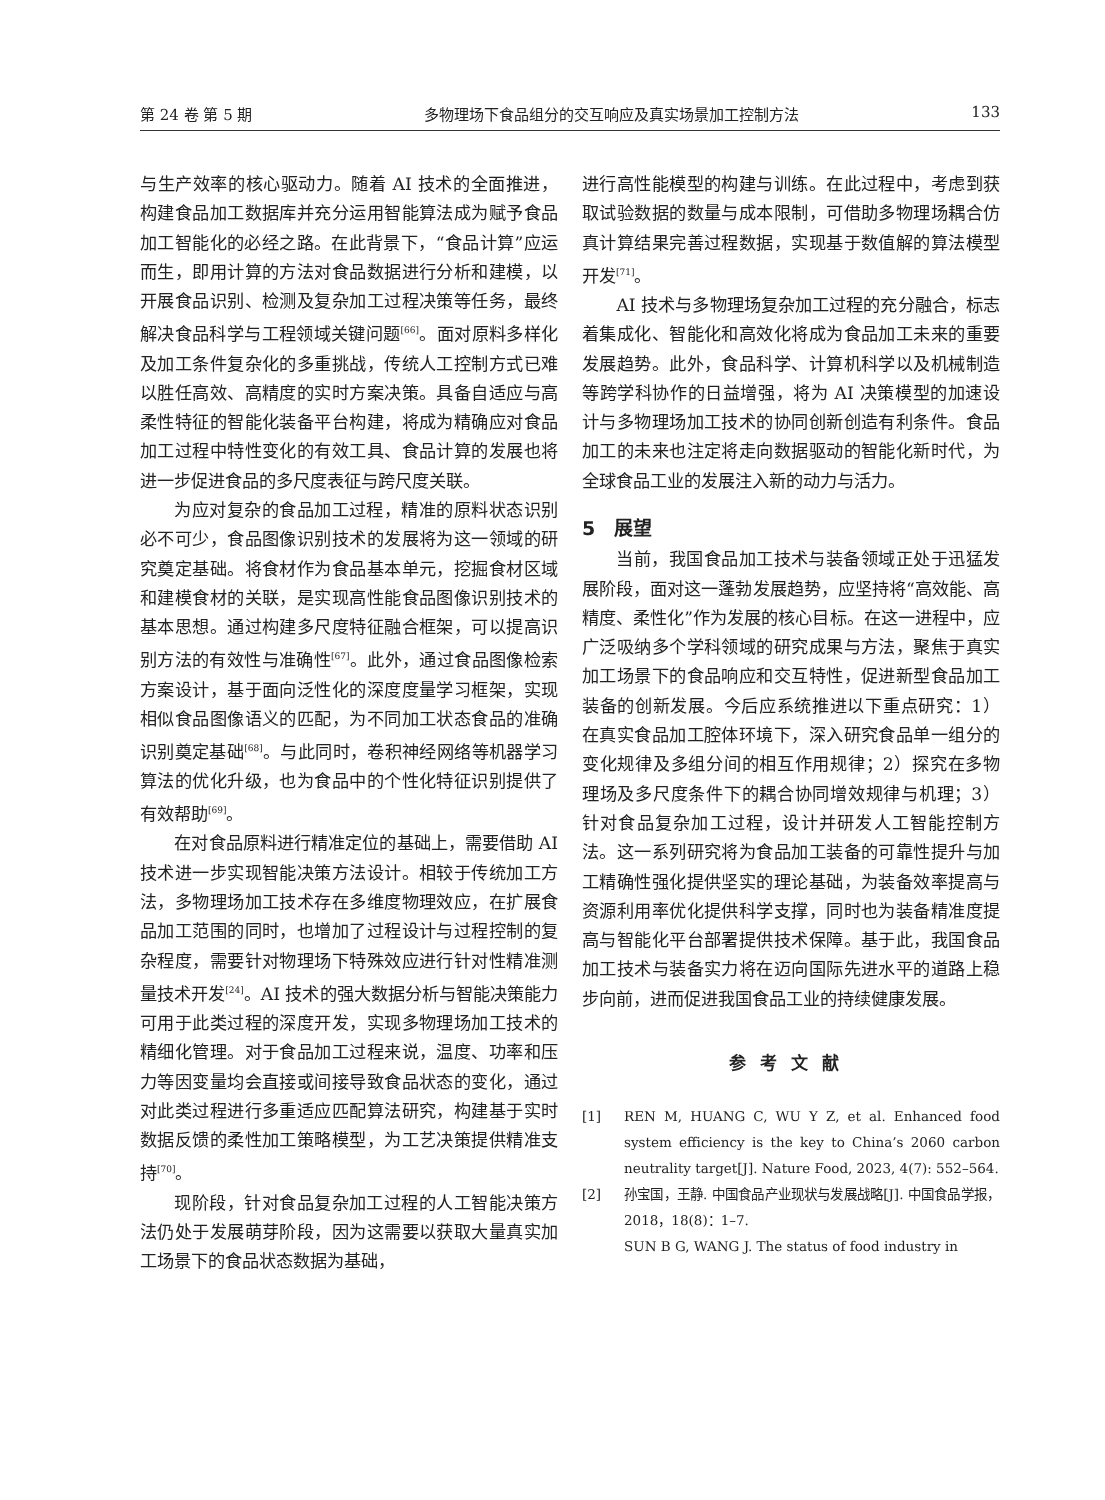第 24 卷 第 5 期 多物理场下食品组分的交互响应及真实场景加工控制方法 133
与生产效率的核心驱动力。随着 AI 技术的全面推进，构建食品加工数据库并充分运用智能算法成为赋予食品加工智能化的必经之路。在此背景下，“食品计算”应运而生，即用计算的方法对食品数据进行分析和建模，以开展食品识别、检测及复杂加工过程决策等任务，最终解决食品科学与工程领域关键问题<sup>[66]</sup>。面对原料多样化及加工条件复杂化的多重挑战，传统人工控制方式已难以胜任高效、高精度的实时方案决策。具备自适应与高柔性特征的智能化装备平台构建，将成为精确应对食品加工过程中特性变化的有效工具、食品计算的发展也将进一步促进食品的多尺度表征与跨尺度关联。
为应对复杂的食品加工过程，精准的原料状态识别必不可少，食品图像识别技术的发展将为这一领域的研究奠定基础。将食材作为食品基本单元，挖掘食材区域和建模食材的关联，是实现高性能食品图像识别技术的基本思想。通过构建多尺度特征融合框架，可以提高识别方法的有效性与准确性<sup>[67]</sup>。此外，通过食品图像检索方案设计，基于面向泛性化的深度度量学习框架，实现相似食品图像语义的匹配，为不同加工状态食品的准确识别奠定基础<sup>[68]</sup>。与此同时，卷积神经网络等机器学习算法的优化升级，也为食品中的个性化特征识别提供了有效帮助<sup>[69]</sup>。
在对食品原料进行精准定位的基础上，需要借助 AI 技术进一步实现智能决策方法设计。相较于传统加工方法，多物理场加工技术存在多维度物理效应，在扩展食品加工范围的同时，也增加了过程设计与过程控制的复杂程度，需要针对物理场下特殊效应进行针对性精准测量技术开发<sup>[24]</sup>。AI 技术的强大数据分析与智能决策能力可用于此类过程的深度开发，实现多物理场加工技术的精细化管理。对于食品加工过程来说，温度、功率和压力等因变量均会直接或间接导致食品状态的变化，通过对此类过程进行多重适应匹配算法研究，构建基于实时数据反馈的柔性加工策略模型，为工艺决策提供精准支持<sup>[70]</sup>。
现阶段，针对食品复杂加工过程的人工智能决策方法仍处于发展萌芽阶段，因为这需要以获取大量真实加工场景下的食品状态数据为基础，
进行高性能模型的构建与训练。在此过程中，考虑到获取试验数据的数量与成本限制，可借助多物理场耦合仿真计算结果完善过程数据，实现基于数值解的算法模型开发<sup>[71]</sup>。
AI 技术与多物理场复杂加工过程的充分融合，标志着集成化、智能化和高效化将成为食品加工未来的重要发展趋势。此外，食品科学、计算机科学以及机械制造等跨学科协作的日益增强，将为 AI 决策模型的加速设计与多物理场加工技术的协同创新创造有利条件。食品加工的未来也注定将走向数据驱动的智能化新时代，为全球食品工业的发展注入新的动力与活力。
5　展望
当前，我国食品加工技术与装备领域正处于迅猛发展阶段，面对这一蓬勃发展趋势，应坚持将“高效能、高精度、柔性化”作为发展的核心目标。在这一进程中，应广泛吸纳多个学科领域的研究成果与方法，聚焦于真实加工场景下的食品响应和交互特性，促进新型食品加工装备的创新发展。今后应系统推进以下重点研究：1）在真实食品加工腔体环境下，深入研究食品单一组分的变化规律及多组分间的相互作用规律；2）探究在多物理场及多尺度条件下的耦合协同增效规律与机理；3）针对食品复杂加工过程，设计并研发人工智能控制方法。这一系列研究将为食品加工装备的可靠性提升与加工精确性强化提供坚实的理论基础，为装备效率提高与资源利用率优化提供科学支撑，同时也为装备精准度提高与智能化平台部署提供技术保障。基于此，我国食品加工技术与装备实力将在迈向国际先进水平的道路上稳步向前，进而促进我国食品工业的持续健康发展。
参考文献
[1] REN M, HUANG C, WU Y Z, et al. Enhanced food system efficiency is the key to China’s 2060 carbon neutrality target[J]. Nature Food, 2023, 4(7): 552–564.
[2] 孙宝国，王静. 中国食品产业现状与发展战略[J]. 中国食品学报，2018，18(8)：1–7.
SUN B G, WANG J. The status of food industry in